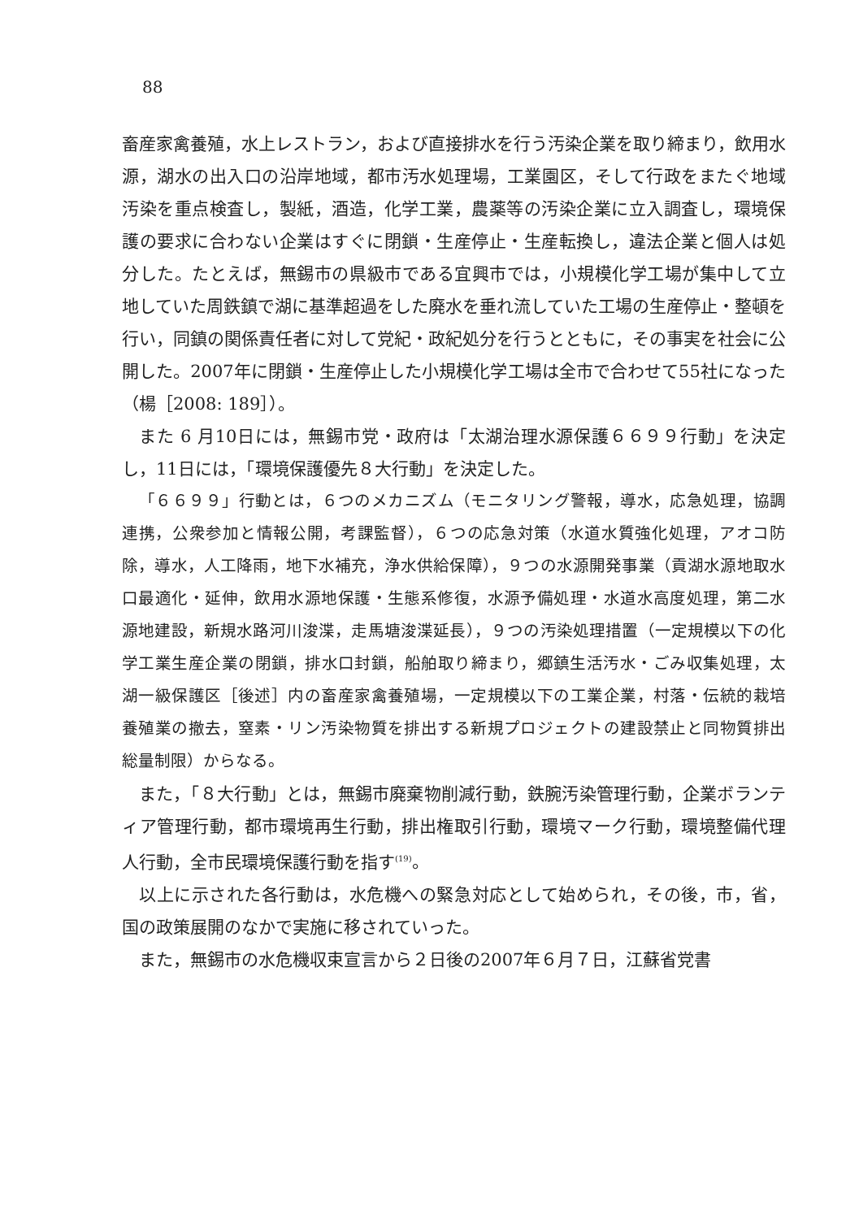88
畜産家禽養殖，水上レストラン，および直接排水を行う汚染企業を取り締まり，飲用水源，湖水の出入口の沿岸地域，都市汚水処理場，工業園区，そして行政をまたぐ地域汚染を重点検査し，製紙，酒造，化学工業，農薬等の汚染企業に立入調査し，環境保護の要求に合わない企業はすぐに閉鎖・生産停止・生産転換し，違法企業と個人は処分した。たとえば，無錫市の県級市である宜興市では，小規模化学工場が集中して立地していた周鉄鎮で湖に基準超過をした廃水を垂れ流していた工場の生産停止・整頓を行い，同鎮の関係責任者に対して党紀・政紀処分を行うとともに，その事実を社会に公開した。2007年に閉鎖・生産停止した小規模化学工場は全市で合わせて55社になった（楊［2008: 189］）。
また 6 月10日には，無錫市党・政府は「太湖治理水源保護６６９９行動」を決定し，11日には，「環境保護優先８大行動」を決定した。
「６６９９」行動とは，６つのメカニズム（モニタリング警報，導水，応急処理，協調連携，公衆参加と情報公開，考課監督），６つの応急対策（水道水質強化処理，アオコ防除，導水，人工降雨，地下水補充，浄水供給保障），９つの水源開発事業（貢湖水源地取水口最適化・延伸，飲用水源地保護・生態系修復，水源予備処理・水道水高度処理，第二水源地建設，新規水路河川浚渫，走馬塘浚渫延長），９つの汚染処理措置（一定規模以下の化学工業生産企業の閉鎖，排水口封鎖，船舶取り締まり，郷鎮生活汚水・ごみ収集処理，太湖一級保護区［後述］内の畜産家禽養殖場，一定規模以下の工業企業，村落・伝統的栽培養殖業の撤去，窒素・リン汚染物質を排出する新規プロジェクトの建設禁止と同物質排出総量制限）からなる。
また，「８大行動」とは，無錫市廃棄物削減行動，鉄腕汚染管理行動，企業ボランティア管理行動，都市環境再生行動，排出権取引行動，環境マーク行動，環境整備代理人行動，全市民環境保護行動を指す<sup>(19)</sup>。
以上に示された各行動は，水危機への緊急対応として始められ，その後，市，省，国の政策展開のなかで実施に移されていった。
また，無錫市の水危機収束宣言から２日後の2007年６月７日，江蘇省党書